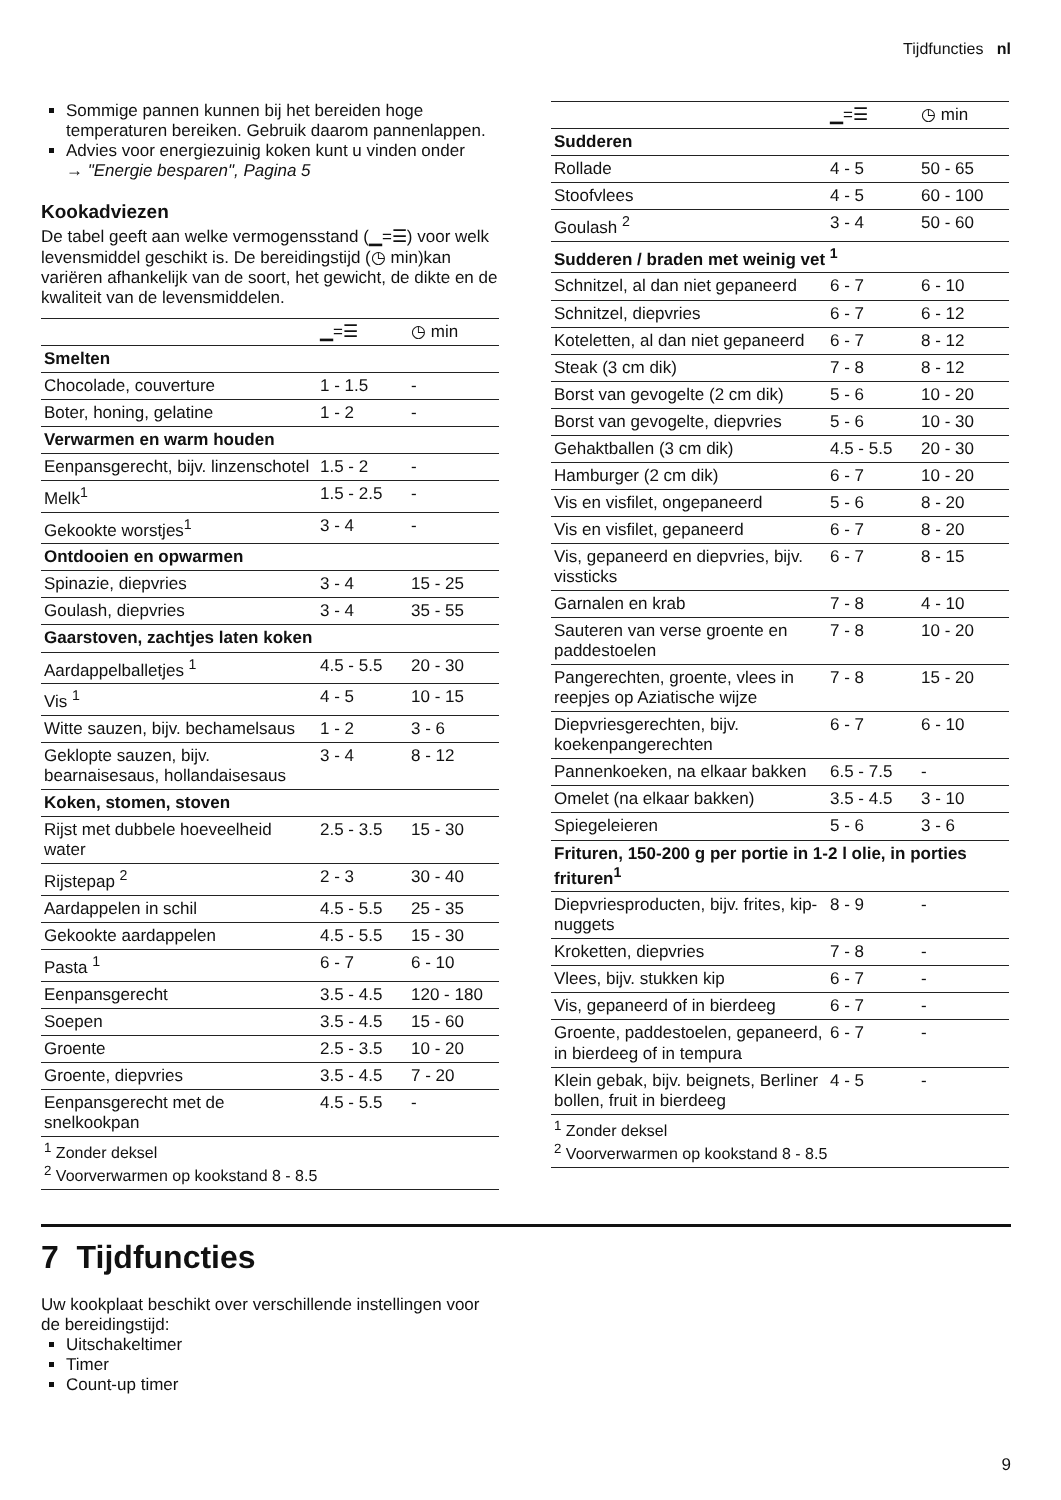Tijdfuncties nl
Sommige pannen kunnen bij het bereiden hoge temperaturen bereiken. Gebruik daarom pannenlappen.
Advies voor energiezuinig koken kunt u vinden onder
→ "Energie besparen", Pagina 5
Kookadviezen
De tabel geeft aan welke vermogensstand (▁=☰) voor welk levensmiddel geschikt is. De bereidingstijd (◷ min)kan variëren afhankelijk van de soort, het gewicht, de dikte en de kwaliteit van de levensmiddelen.
| | ▁=☰ | ◷ min |
| --- | --- | --- |
| Smelten | | |
| Chocolade, couverture | 1 - 1.5 | - |
| Boter, honing, gelatine | 1 - 2 | - |
| Verwarmen en warm houden | | |
| Eenpansgerecht, bijv. linzenschotel | 1.5 - 2 | - |
| Melk<sup>1</sup> | 1.5 - 2.5 | - |
| Gekookte worstjes<sup>1</sup> | 3 - 4 | - |
| Ontdooien en opwarmen | | |
| Spinazie, diepvries | 3 - 4 | 15 - 25 |
| Goulash, diepvries | 3 - 4 | 35 - 55 |
| Gaarstoven, zachtjes laten koken | | |
| Aardappelballetjes <sup>1</sup> | 4.5 - 5.5 | 20 - 30 |
| Vis <sup>1</sup> | 4 - 5 | 10 - 15 |
| Witte sauzen, bijv. bechamelsaus | 1 - 2 | 3 - 6 |
| Geklopte sauzen, bijv. bearnaisesaus, hollandaisesaus | 3 - 4 | 8 - 12 |
| Koken, stomen, stoven | | |
| Rijst met dubbele hoeveelheid water | 2.5 - 3.5 | 15 - 30 |
| Rijstepap <sup>2</sup> | 2 - 3 | 30 - 40 |
| Aardappelen in schil | 4.5 - 5.5 | 25 - 35 |
| Gekookte aardappelen | 4.5 - 5.5 | 15 - 30 |
| Pasta <sup>1</sup> | 6 - 7 | 6 - 10 |
| Eenpansgerecht | 3.5 - 4.5 | 120 - 180 |
| Soepen | 3.5 - 4.5 | 15 - 60 |
| Groente | 2.5 - 3.5 | 10 - 20 |
| Groente, diepvries | 3.5 - 4.5 | 7 - 20 |
| Eenpansgerecht met de snelkookpan | 4.5 - 5.5 | - |
| <sup>1</sup> Zonder deksel <sup>2</sup> Voorverwarmen op kookstand 8 - 8.5 | | |
| | ▁=☰ | ◷ min |
| --- | --- | --- |
| Sudderen | | |
| Rollade | 4 - 5 | 50 - 65 |
| Stoofvlees | 4 - 5 | 60 - 100 |
| Goulash <sup>2</sup> | 3 - 4 | 50 - 60 |
| Sudderen / braden met weinig vet <sup>1</sup> | | |
| Schnitzel, al dan niet gepaneerd | 6 - 7 | 6 - 10 |
| Schnitzel, diepvries | 6 - 7 | 6 - 12 |
| Koteletten, al dan niet gepaneerd | 6 - 7 | 8 - 12 |
| Steak (3 cm dik) | 7 - 8 | 8 - 12 |
| Borst van gevogelte (2 cm dik) | 5 - 6 | 10 - 20 |
| Borst van gevogelte, diepvries | 5 - 6 | 10 - 30 |
| Gehaktballen (3 cm dik) | 4.5 - 5.5 | 20 - 30 |
| Hamburger (2 cm dik) | 6 - 7 | 10 - 20 |
| Vis en visfilet, ongepaneerd | 5 - 6 | 8 - 20 |
| Vis en visfilet, gepaneerd | 6 - 7 | 8 - 20 |
| Vis, gepaneerd en diepvries, bijv. vissticks | 6 - 7 | 8 - 15 |
| Garnalen en krab | 7 - 8 | 4 - 10 |
| Sauteren van verse groente en paddestoelen | 7 - 8 | 10 - 20 |
| Pangerechten, groente, vlees in reepjes op Aziatische wijze | 7 - 8 | 15 - 20 |
| Diepvriesgerechten, bijv. koekenpangerechten | 6 - 7 | 6 - 10 |
| Pannenkoeken, na elkaar bakken | 6.5 - 7.5 | - |
| Omelet (na elkaar bakken) | 3.5 - 4.5 | 3 - 10 |
| Spiegeleieren | 5 - 6 | 3 - 6 |
| Frituren, 150-200 g per portie in 1-2 l olie, in porties frituren<sup>1</sup> | | |
| Diepvriesproducten, bijv. frites, kip-nuggets | 8 - 9 | - |
| Kroketten, diepvries | 7 - 8 | - |
| Vlees, bijv. stukken kip | 6 - 7 | - |
| Vis, gepaneerd of in bierdeeg | 6 - 7 | - |
| Groente, paddestoelen, gepaneerd, in bierdeeg of in tempura | 6 - 7 | - |
| Klein gebak, bijv. beignets, Berliner bollen, fruit in bierdeeg | 4 - 5 | - |
| <sup>1</sup> Zonder deksel <sup>2</sup> Voorverwarmen op kookstand 8 - 8.5 | | |
7 Tijdfuncties
Uw kookplaat beschikt over verschillende instellingen voor de bereidingstijd:
Uitschakeltimer
Timer
Count-up timer
9